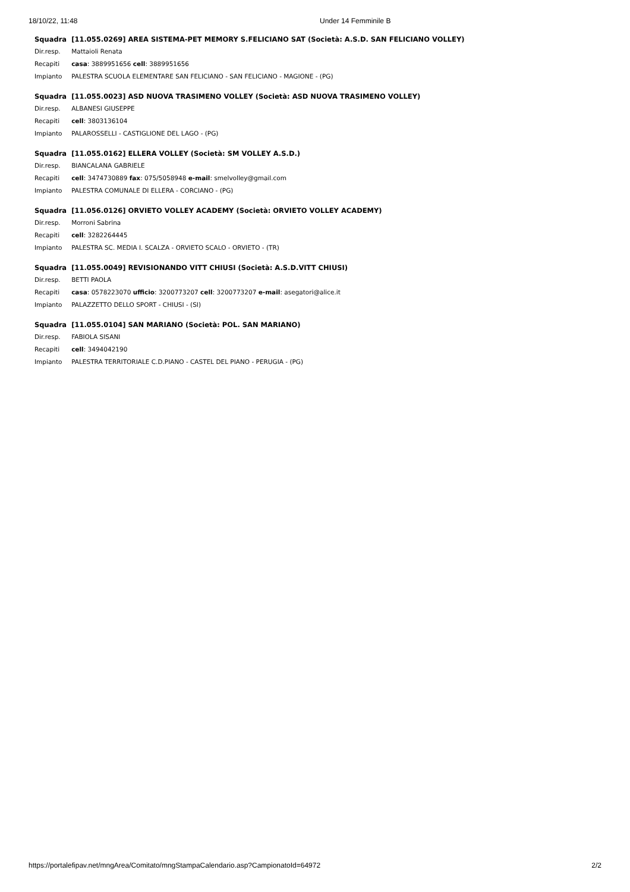18/10/22, 11:48 Under 14 Femminile B
| Squadra | [11.055.0269] AREA SISTEMA-PET MEMORY S.FELICIANO SAT (Società: A.S.D. SAN FELICIANO VOLLEY) |
| Dir.resp. | Mattaioli Renata |
| Recapiti | casa : 3889951656 cell : 3889951656 |
| Impianto | PALESTRA SCUOLA ELEMENTARE SAN FELICIANO - SAN FELICIANO - MAGIONE - (PG) |
| Squadra | [11.055.0023] ASD NUOVA TRASIMENO VOLLEY (Società: ASD NUOVA TRASIMENO VOLLEY) |
| Dir.resp. | ALBANESI GIUSEPPE |
| Recapiti | cell : 3803136104 |
| Impianto | PALAROSSELLI - CASTIGLIONE DEL LAGO - (PG) |
| Squadra | [11.055.0162] ELLERA VOLLEY (Società: SM VOLLEY A.S.D.) |
| Dir.resp. | BIANCALANA GABRIELE |
| Recapiti | cell : 3474730889 fax : 075/5058948 e-mail : smelvolley@gmail.com |
| Impianto | PALESTRA COMUNALE DI ELLERA - CORCIANO - (PG) |
| Squadra | [11.056.0126] ORVIETO VOLLEY ACADEMY (Società: ORVIETO VOLLEY ACADEMY) |
| Dir.resp. | Morroni Sabrina |
| Recapiti | cell : 3282264445 |
| Impianto | PALESTRA SC. MEDIA I. SCALZA - ORVIETO SCALO - ORVIETO - (TR) |
| Squadra | [11.055.0049] REVISIONANDO VITT CHIUSI (Società: A.S.D.VITT CHIUSI) |
| Dir.resp. | BETTI PAOLA |
| Recapiti | casa : 0578223070 ufficio : 3200773207 cell : 3200773207 e-mail : asegatori@alice.it |
| Impianto | PALAZZETTO DELLO SPORT - CHIUSI - (SI) |
| Squadra | [11.055.0104] SAN MARIANO (Società: POL. SAN MARIANO) |
| Dir.resp. | FABIOLA SISANI |
| Recapiti | cell : 3494042190 |
| Impianto | PALESTRA TERRITORIALE C.D.PIANO - CASTEL DEL PIANO - PERUGIA - (PG) |
https://portalefipav.net/mngArea/Comitato/mngStampaCalendario.asp?CampionatoId=64972 2/2